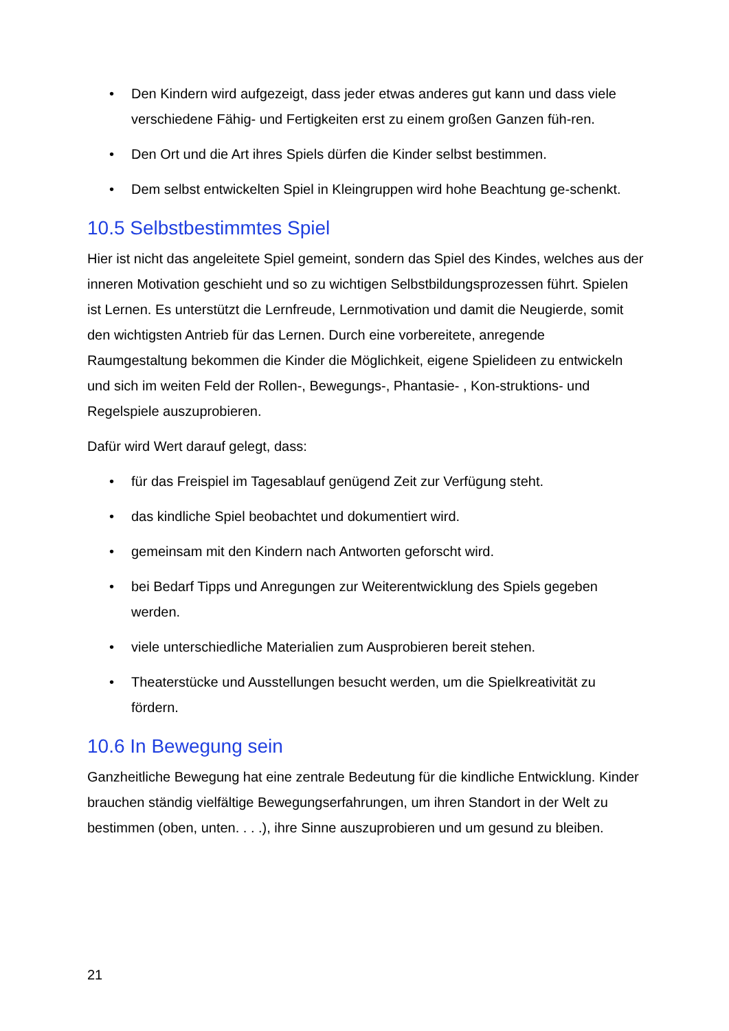• Den Kindern wird aufgezeigt, dass jeder etwas anderes gut kann und dass viele verschiedene Fähig- und Fertigkeiten erst zu einem großen Ganzen füh-ren.
• Den Ort und die Art ihres Spiels dürfen die Kinder selbst bestimmen.
• Dem selbst entwickelten Spiel in Kleingruppen wird hohe Beachtung ge-schenkt.
10.5 Selbstbestimmtes Spiel
Hier ist nicht das angeleitete Spiel gemeint, sondern das Spiel des Kindes, welches aus der inneren Motivation geschieht und so zu wichtigen Selbstbildungsprozessen führt. Spielen ist Lernen. Es unterstützt die Lernfreude, Lernmotivation und damit die Neugierde, somit den wichtigsten Antrieb für das Lernen. Durch eine vorbereitete, anregende Raumgestaltung bekommen die Kinder die Möglichkeit, eigene Spielideen zu entwickeln und sich im weiten Feld der Rollen-, Bewegungs-, Phantasie- , Kon-struktions- und Regelspiele auszuprobieren.
Dafür wird Wert darauf gelegt, dass:
• für das Freispiel im Tagesablauf genügend Zeit zur Verfügung steht.
• das kindliche Spiel beobachtet und dokumentiert wird.
• gemeinsam mit den Kindern nach Antworten geforscht wird.
• bei Bedarf Tipps und Anregungen zur Weiterentwicklung des Spiels gegeben werden.
• viele unterschiedliche Materialien zum Ausprobieren bereit stehen.
• Theaterstücke und Ausstellungen besucht werden, um die Spielkreativität zu fördern.
10.6 In Bewegung sein
Ganzheitliche Bewegung hat eine zentrale Bedeutung für die kindliche Entwicklung. Kinder brauchen ständig vielfältige Bewegungserfahrungen, um ihren Standort in der Welt zu bestimmen (oben, unten. . . .), ihre Sinne auszuprobieren und um gesund zu bleiben.
21